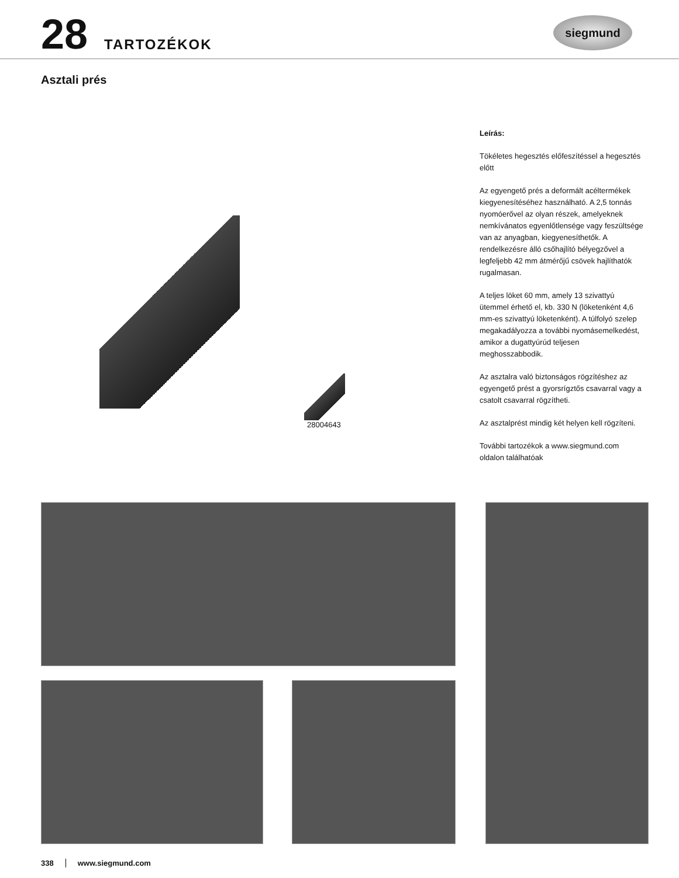28
TARTOZÉKOK
siegmund
Asztali prés
28004643
Leírás:
Tökéletes hegesztés előfeszítéssel a hegesztés előtt
Az egyengető prés a deformált acéltermékek kiegyenesítéséhez használható. A 2,5 tonnás nyomóerővel az olyan részek, amelyeknek nemkívánatos egyenlőtlensége vagy feszültsége van az anyagban, kiegyenesíthetők. A rendelkezésre álló csőhajlító bélyegzővel a legfeljebb 42 mm átmérőjű csövek hajlíthatók rugalmasan.
A teljes löket 60 mm, amely 13 szivattyú ütemmel érhető el, kb. 330 N (löketenként 4,6 mm-es szivattyú löketenként). A túlfolyó szelep megakadályozza a további nyomásemelkedést, amikor a dugattyúrúd teljesen meghosszabbodik.
Az asztalra való biztonságos rögzítéshez az egyengető prést a gyorsrígztős csavarral vagy a csatolt csavarral rögzítheti.
Az asztalprést mindig két helyen kell rögzíteni.
További tartozékok a www.siegmund.com oldalon találhatóak
338 www.siegmund.com